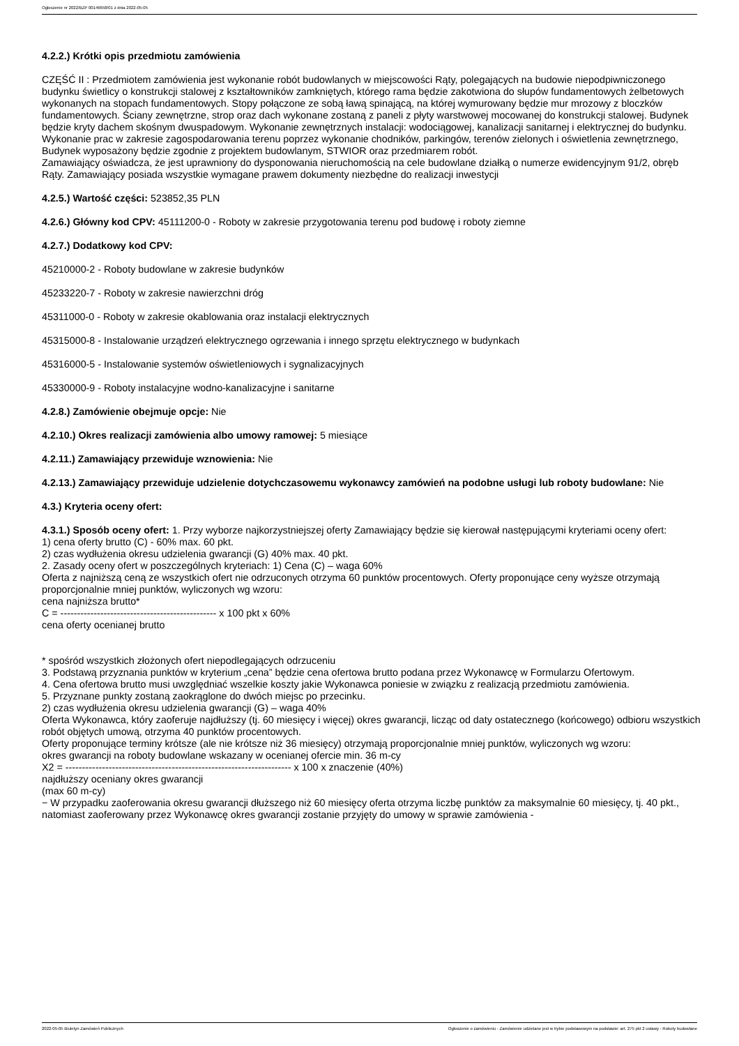Ogłoszenie nr 2022/BZP 00146658/01 z dnia 2022-05-05
4.2.2.) Krótki opis przedmiotu zamówienia
CZĘŚĆ II : Przedmiotem zamówienia jest wykonanie robót budowlanych w miejscowości Rąty, polegających na budowie niepodpiwniczonego budynku świetlicy o konstrukcji stalowej z kształtowników zamkniętych, którego rama będzie zakotwiona do słupów fundamentowych żelbetowych wykonanych na stopach fundamentowych. Stopy połączone ze sobą ławą spinającą, na której wymurowany będzie mur mrozowy z bloczków fundamentowych. Ściany zewnętrzne, strop oraz dach wykonane zostaną z paneli z płyty warstwowej mocowanej do konstrukcji stalowej. Budynek będzie kryty dachem skośnym dwuspadowym. Wykonanie zewnętrznych instalacji: wodociągowej, kanalizacji sanitarnej i elektrycznej do budynku. Wykonanie prac w zakresie zagospodarowania terenu poprzez wykonanie chodników, parkingów, terenów zielonych i oświetlenia zewnętrznego, Budynek wyposażony będzie zgodnie z projektem budowlanym, STWIOR oraz przedmiarem robót.
Zamawiający oświadcza, że jest uprawniony do dysponowania nieruchomością na cele budowlane działką o numerze ewidencyjnym 91/2, obręb Rąty. Zamawiający posiada wszystkie wymagane prawem dokumenty niezbędne do realizacji inwestycji
4.2.5.) Wartość części: 523852,35 PLN
4.2.6.) Główny kod CPV: 45111200-0 - Roboty w zakresie przygotowania terenu pod budowę i roboty ziemne
4.2.7.) Dodatkowy kod CPV:
45210000-2 - Roboty budowlane w zakresie budynków
45233220-7 - Roboty w zakresie nawierzchni dróg
45311000-0 - Roboty w zakresie okablowania oraz instalacji elektrycznych
45315000-8 - Instalowanie urządzeń elektrycznego ogrzewania i innego sprzętu elektrycznego w budynkach
45316000-5 - Instalowanie systemów oświetleniowych i sygnalizacyjnych
45330000-9 - Roboty instalacyjne wodno-kanalizacyjne i sanitarne
4.2.8.) Zamówienie obejmuje opcje: Nie
4.2.10.) Okres realizacji zamówienia albo umowy ramowej: 5 miesiące
4.2.11.) Zamawiający przewiduje wznowienia: Nie
4.2.13.) Zamawiający przewiduje udzielenie dotychczasowemu wykonawcy zamówień na podobne usługi lub roboty budowlane: Nie
4.3.) Kryteria oceny ofert:
4.3.1.) Sposób oceny ofert: 1. Przy wyborze najkorzystniejszej oferty Zamawiający będzie się kierował następującymi kryteriami oceny ofert:
1) cena oferty brutto (C) - 60% max. 60 pkt.
2) czas wydłużenia okresu udzielenia gwarancji (G) 40% max. 40 pkt.
2. Zasady oceny ofert w poszczególnych kryteriach: 1) Cena (C) – waga 60%
Oferta z najniższą ceną ze wszystkich ofert nie odrzuconych otrzyma 60 punktów procentowych. Oferty proponujące ceny wyższe otrzymają proporcjonalnie mniej punktów, wyliczonych wg wzoru:
cena najniższa brutto*
C = ----------------------------------------------- x 100 pkt x 60%
cena oferty ocenianej brutto
* spośród wszystkich złożonych ofert niepodlegających odrzuceniu
3. Podstawą przyznania punktów w kryterium „cena” będzie cena ofertowa brutto podana przez Wykonawcę w Formularzu Ofertowym.
4. Cena ofertowa brutto musi uwzględniać wszelkie koszty jakie Wykonawca poniesie w związku z realizacją przedmiotu zamówienia.
5. Przyznane punkty zostaną zaokrąglone do dwóch miejsc po przecinku.
2) czas wydłużenia okresu udzielenia gwarancji (G) – waga 40%
Oferta Wykonawca, który zaoferuje najdłuższy (tj. 60 miesięcy i więcej) okres gwarancji, licząc od daty ostatecznego (końcowego) odbioru wszystkich robót objętych umową, otrzyma 40 punktów procentowych.
Oferty proponujące terminy krótsze (ale nie krótsze niż 36 miesięcy) otrzymają proporcjonalnie mniej punktów, wyliczonych wg wzoru:
okres gwarancji na roboty budowlane wskazany w ocenianej ofercie min. 36 m-cy
X2 = -------------------------------------------------------------------- x 100 x znaczenie (40%)
najdłuższy oceniany okres gwarancji
(max 60 m-cy)
− W przypadku zaoferowania okresu gwarancji dłuższego niż 60 miesięcy oferta otrzyma liczbę punktów za maksymalnie 60 miesięcy, tj. 40 pkt., natomiast zaoferowany przez Wykonawcę okres gwarancji zostanie przyjęty do umowy w sprawie zamówienia -
2022-05-05 Biuletyn Zamówień Publicznych Ogłoszenie o zamówieniu - Zamówienie udzielane jest w trybie podstawowym na podstawie: art. 275 pkt 2 ustawy - Roboty budowlane